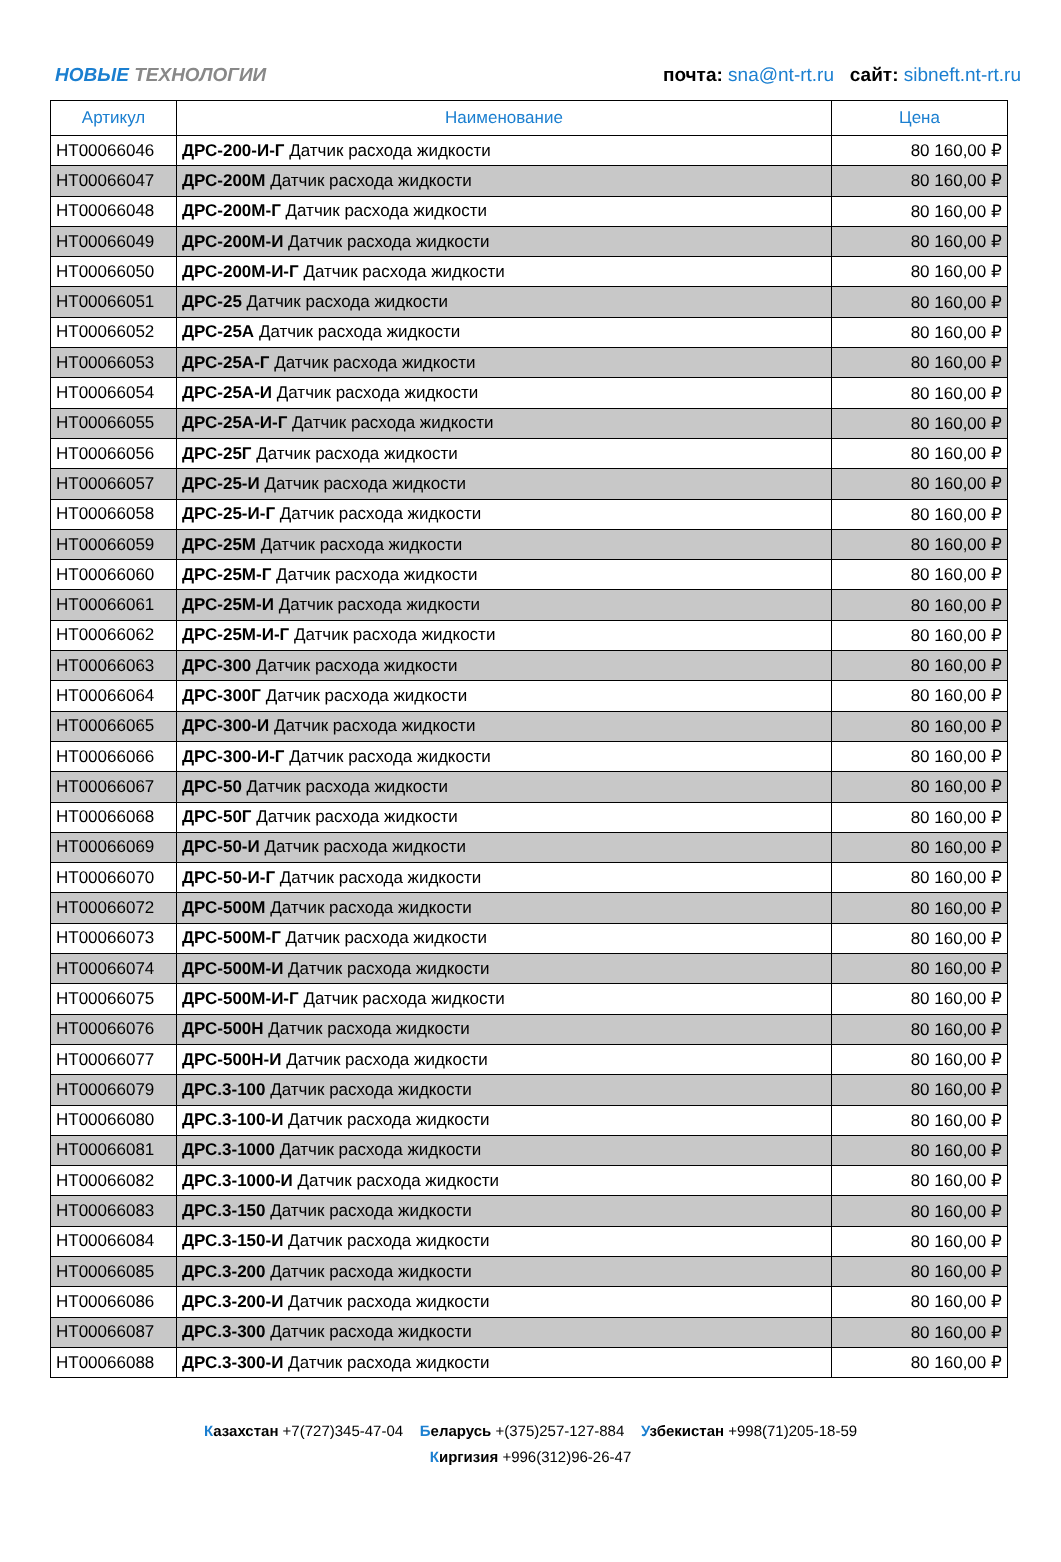НОВЫЕ ТЕХНОЛОГИИ
почта: sna@nt-rt.ru сайт: sibneft.nt-rt.ru
| Артикул | Наименование | Цена |
| --- | --- | --- |
| НТ00066046 | ДРС-200-И-Г Датчик расхода жидкости | 80 160,00 ₽ |
| НТ00066047 | ДРС-200М Датчик расхода жидкости | 80 160,00 ₽ |
| НТ00066048 | ДРС-200М-Г Датчик расхода жидкости | 80 160,00 ₽ |
| НТ00066049 | ДРС-200М-И Датчик расхода жидкости | 80 160,00 ₽ |
| НТ00066050 | ДРС-200М-И-Г Датчик расхода жидкости | 80 160,00 ₽ |
| НТ00066051 | ДРС-25 Датчик расхода жидкости | 80 160,00 ₽ |
| НТ00066052 | ДРС-25А Датчик расхода жидкости | 80 160,00 ₽ |
| НТ00066053 | ДРС-25А-Г Датчик расхода жидкости | 80 160,00 ₽ |
| НТ00066054 | ДРС-25А-И Датчик расхода жидкости | 80 160,00 ₽ |
| НТ00066055 | ДРС-25А-И-Г Датчик расхода жидкости | 80 160,00 ₽ |
| НТ00066056 | ДРС-25Г Датчик расхода жидкости | 80 160,00 ₽ |
| НТ00066057 | ДРС-25-И Датчик расхода жидкости | 80 160,00 ₽ |
| НТ00066058 | ДРС-25-И-Г Датчик расхода жидкости | 80 160,00 ₽ |
| НТ00066059 | ДРС-25М Датчик расхода жидкости | 80 160,00 ₽ |
| НТ00066060 | ДРС-25М-Г Датчик расхода жидкости | 80 160,00 ₽ |
| НТ00066061 | ДРС-25М-И Датчик расхода жидкости | 80 160,00 ₽ |
| НТ00066062 | ДРС-25М-И-Г Датчик расхода жидкости | 80 160,00 ₽ |
| НТ00066063 | ДРС-300 Датчик расхода жидкости | 80 160,00 ₽ |
| НТ00066064 | ДРС-300Г Датчик расхода жидкости | 80 160,00 ₽ |
| НТ00066065 | ДРС-300-И Датчик расхода жидкости | 80 160,00 ₽ |
| НТ00066066 | ДРС-300-И-Г Датчик расхода жидкости | 80 160,00 ₽ |
| НТ00066067 | ДРС-50 Датчик расхода жидкости | 80 160,00 ₽ |
| НТ00066068 | ДРС-50Г Датчик расхода жидкости | 80 160,00 ₽ |
| НТ00066069 | ДРС-50-И Датчик расхода жидкости | 80 160,00 ₽ |
| НТ00066070 | ДРС-50-И-Г Датчик расхода жидкости | 80 160,00 ₽ |
| НТ00066072 | ДРС-500М Датчик расхода жидкости | 80 160,00 ₽ |
| НТ00066073 | ДРС-500М-Г Датчик расхода жидкости | 80 160,00 ₽ |
| НТ00066074 | ДРС-500М-И Датчик расхода жидкости | 80 160,00 ₽ |
| НТ00066075 | ДРС-500М-И-Г Датчик расхода жидкости | 80 160,00 ₽ |
| НТ00066076 | ДРС-500Н Датчик расхода жидкости | 80 160,00 ₽ |
| НТ00066077 | ДРС-500Н-И Датчик расхода жидкости | 80 160,00 ₽ |
| НТ00066079 | ДРС.3-100 Датчик расхода жидкости | 80 160,00 ₽ |
| НТ00066080 | ДРС.3-100-И Датчик расхода жидкости | 80 160,00 ₽ |
| НТ00066081 | ДРС.3-1000 Датчик расхода жидкости | 80 160,00 ₽ |
| НТ00066082 | ДРС.3-1000-И Датчик расхода жидкости | 80 160,00 ₽ |
| НТ00066083 | ДРС.3-150 Датчик расхода жидкости | 80 160,00 ₽ |
| НТ00066084 | ДРС.3-150-И Датчик расхода жидкости | 80 160,00 ₽ |
| НТ00066085 | ДРС.3-200 Датчик расхода жидкости | 80 160,00 ₽ |
| НТ00066086 | ДРС.3-200-И Датчик расхода жидкости | 80 160,00 ₽ |
| НТ00066087 | ДРС.3-300 Датчик расхода жидкости | 80 160,00 ₽ |
| НТ00066088 | ДРС.3-300-И Датчик расхода жидкости | 80 160,00 ₽ |
Казахстан +7(727)345-47-04 Беларусь +(375)257-127-884 Узбекистан +998(71)205-18-59
Киргизия +996(312)96-26-47